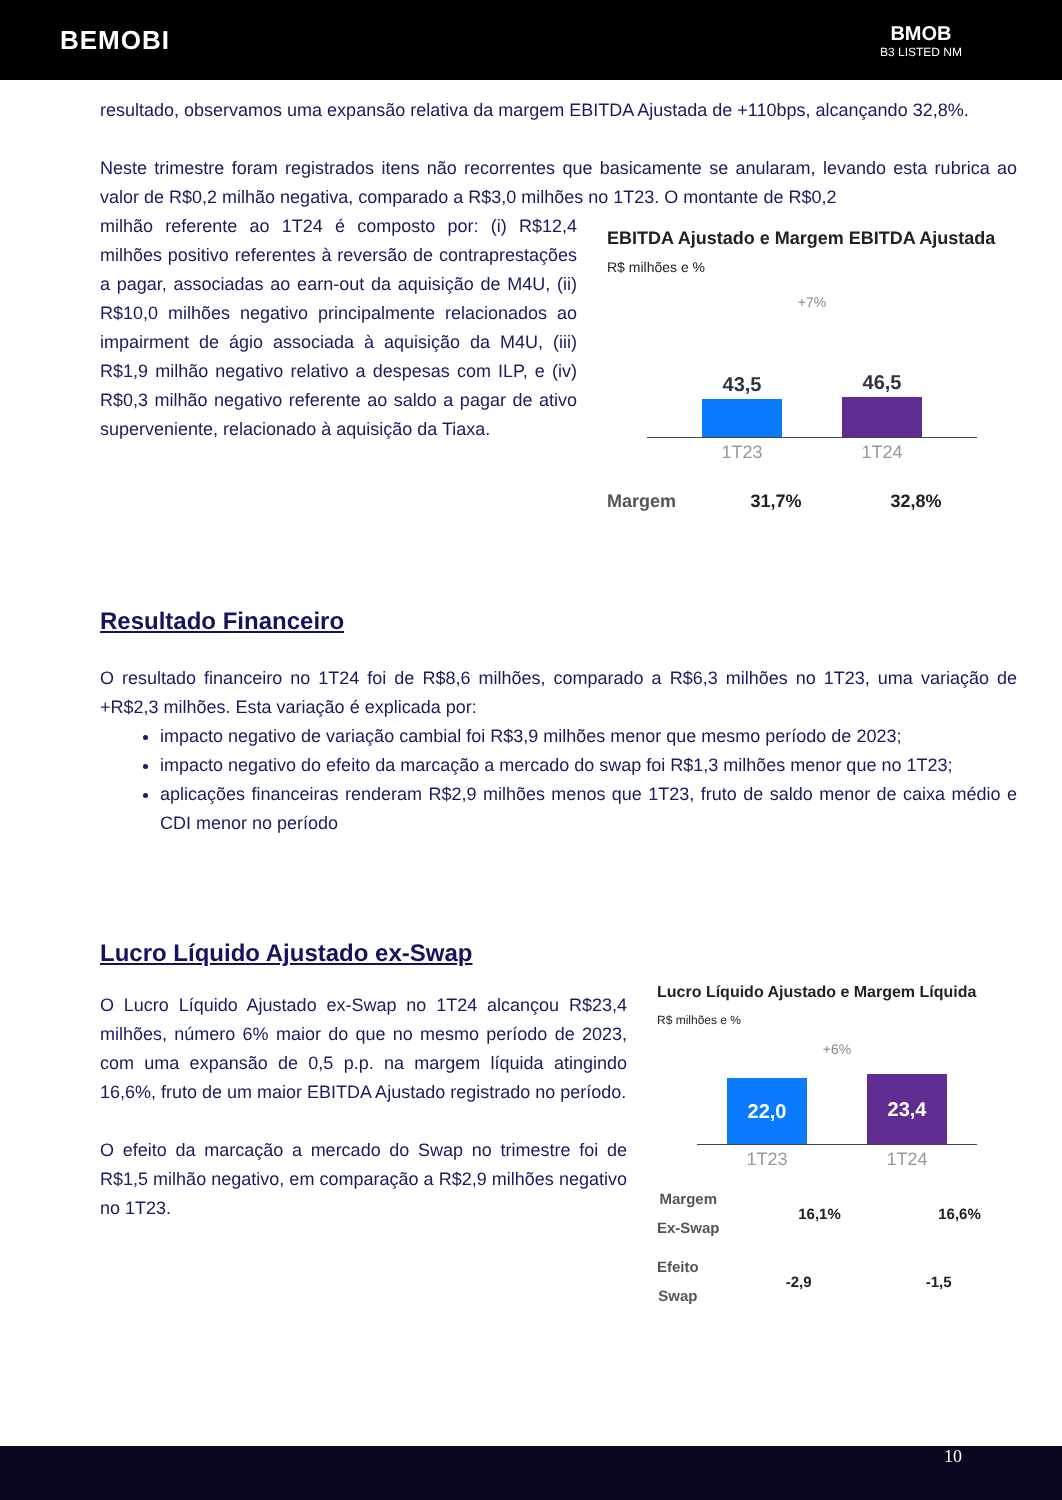BEMOBI
BMOB
B3 LISTED NM
resultado, observamos uma expansão relativa da margem EBITDA Ajustada de +110bps, alcançando 32,8%.
Neste trimestre foram registrados itens não recorrentes que basicamente se anularam, levando esta rubrica ao valor de R$0,2 milhão negativa, comparado a R$3,0 milhões no 1T23. O montante de R$0,2
milhão referente ao 1T24 é composto por: (i) R$12,4 milhões positivo referentes à reversão de contraprestações a pagar, associadas ao earn-out da aquisição de M4U, (ii) R$10,0 milhões negativo principalmente relacionados ao impairment de ágio associada à aquisição da M4U, (iii) R$1,9 milhão negativo relativo a despesas com ILP, e (iv) R$0,3 milhão negativo referente ao saldo a pagar de ativo superveniente, relacionado à aquisição da Tiaxa.
EBITDA Ajustado e Margem EBITDA Ajustada
R$ milhões e %
+7%
43,5
46,5
1T23 1T24
Margem 31,7% 32,8%
Resultado Financeiro
O resultado financeiro no 1T24 foi de R$8,6 milhões, comparado a R$6,3 milhões no 1T23, uma variação de +R$2,3 milhões. Esta variação é explicada por:
impacto negativo de variação cambial foi R$3,9 milhões menor que mesmo período de 2023;
impacto negativo do efeito da marcação a mercado do swap foi R$1,3 milhões menor que no 1T23;
aplicações financeiras renderam R$2,9 milhões menos que 1T23, fruto de saldo menor de caixa médio e CDI menor no período
Lucro Líquido Ajustado ex-Swap
O Lucro Líquido Ajustado ex-Swap no 1T24 alcançou R$23,4 milhões, número 6% maior do que no mesmo período de 2023, com uma expansão de 0,5 p.p. na margem líquida atingindo 16,6%, fruto de um maior EBITDA Ajustado registrado no período.
O efeito da marcação a mercado do Swap no trimestre foi de R$1,5 milhão negativo, em comparação a R$2,9 milhões negativo no 1T23.
Lucro Líquido Ajustado e Margem Líquida
R$ milhões e %
+6%
22,0
23,4
1T23 1T24
Margem
Ex-Swap 16,1% 16,6%
Efeito
Swap -2,9 -1,5
10